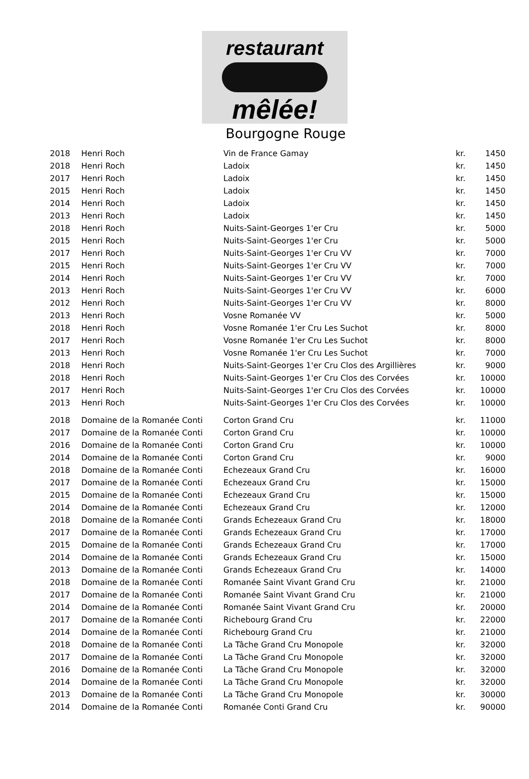restaurant
mêlée!
Bourgogne Rouge
| 2018 | Henri Roch | Vin de France Gamay | kr. | 1450 |
| 2018 | Henri Roch | Ladoix | kr. | 1450 |
| 2017 | Henri Roch | Ladoix | kr. | 1450 |
| 2015 | Henri Roch | Ladoix | kr. | 1450 |
| 2014 | Henri Roch | Ladoix | kr. | 1450 |
| 2013 | Henri Roch | Ladoix | kr. | 1450 |
| 2018 | Henri Roch | Nuits-Saint-Georges 1'er Cru | kr. | 5000 |
| 2015 | Henri Roch | Nuits-Saint-Georges 1'er Cru | kr. | 5000 |
| 2017 | Henri Roch | Nuits-Saint-Georges 1'er Cru VV | kr. | 7000 |
| 2015 | Henri Roch | Nuits-Saint-Georges 1'er Cru VV | kr. | 7000 |
| 2014 | Henri Roch | Nuits-Saint-Georges 1'er Cru VV | kr. | 7000 |
| 2013 | Henri Roch | Nuits-Saint-Georges 1'er Cru VV | kr. | 6000 |
| 2012 | Henri Roch | Nuits-Saint-Georges 1'er Cru VV | kr. | 8000 |
| 2013 | Henri Roch | Vosne Romanée VV | kr. | 5000 |
| 2018 | Henri Roch | Vosne Romanée 1'er Cru Les Suchot | kr. | 8000 |
| 2017 | Henri Roch | Vosne Romanée 1'er Cru Les Suchot | kr. | 8000 |
| 2013 | Henri Roch | Vosne Romanée 1'er Cru Les Suchot | kr. | 7000 |
| 2018 | Henri Roch | Nuits-Saint-Georges 1'er Cru Clos des Argillières | kr. | 9000 |
| 2018 | Henri Roch | Nuits-Saint-Georges 1'er Cru Clos des Corvées | kr. | 10000 |
| 2017 | Henri Roch | Nuits-Saint-Georges 1'er Cru Clos des Corvées | kr. | 10000 |
| 2013 | Henri Roch | Nuits-Saint-Georges 1'er Cru Clos des Corvées | kr. | 10000 |
| 2018 | Domaine de la Romanée Conti | Corton Grand Cru | kr. | 11000 |
| 2017 | Domaine de la Romanée Conti | Corton Grand Cru | kr. | 10000 |
| 2016 | Domaine de la Romanée Conti | Corton Grand Cru | kr. | 10000 |
| 2014 | Domaine de la Romanée Conti | Corton Grand Cru | kr. | 9000 |
| 2018 | Domaine de la Romanée Conti | Echezeaux Grand Cru | kr. | 16000 |
| 2017 | Domaine de la Romanée Conti | Echezeaux Grand Cru | kr. | 15000 |
| 2015 | Domaine de la Romanée Conti | Echezeaux Grand Cru | kr. | 15000 |
| 2014 | Domaine de la Romanée Conti | Echezeaux Grand Cru | kr. | 12000 |
| 2018 | Domaine de la Romanée Conti | Grands Echezeaux Grand Cru | kr. | 18000 |
| 2017 | Domaine de la Romanée Conti | Grands Echezeaux Grand Cru | kr. | 17000 |
| 2015 | Domaine de la Romanée Conti | Grands Echezeaux Grand Cru | kr. | 17000 |
| 2014 | Domaine de la Romanée Conti | Grands Echezeaux Grand Cru | kr. | 15000 |
| 2013 | Domaine de la Romanée Conti | Grands Echezeaux Grand Cru | kr. | 14000 |
| 2018 | Domaine de la Romanée Conti | Romanée Saint Vivant Grand Cru | kr. | 21000 |
| 2017 | Domaine de la Romanée Conti | Romanée Saint Vivant Grand Cru | kr. | 21000 |
| 2014 | Domaine de la Romanée Conti | Romanée Saint Vivant Grand Cru | kr. | 20000 |
| 2017 | Domaine de la Romanée Conti | Richebourg Grand Cru | kr. | 22000 |
| 2014 | Domaine de la Romanée Conti | Richebourg Grand Cru | kr. | 21000 |
| 2018 | Domaine de la Romanée Conti | La Tâche Grand Cru Monopole | kr. | 32000 |
| 2017 | Domaine de la Romanée Conti | La Tâche Grand Cru Monopole | kr. | 32000 |
| 2016 | Domaine de la Romanée Conti | La Tâche Grand Cru Monopole | kr. | 32000 |
| 2014 | Domaine de la Romanée Conti | La Tâche Grand Cru Monopole | kr. | 32000 |
| 2013 | Domaine de la Romanée Conti | La Tâche Grand Cru Monopole | kr. | 30000 |
| 2014 | Domaine de la Romanée Conti | Romanée Conti Grand Cru | kr. | 90000 |